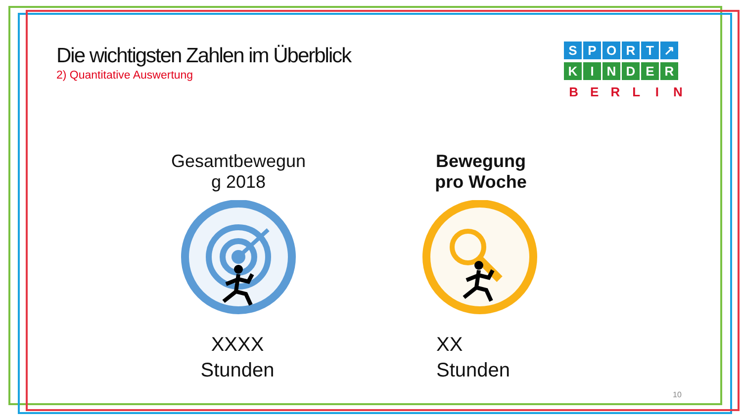Die wichtigsten Zahlen im Überblick
2) Quantitative Auswertung
SPORT ↗
KINDER
BERLIN
Gesamtbewegun
g 2018
Bewegung
pro Woche
XXXX
Stunden
XX
Stunden
10